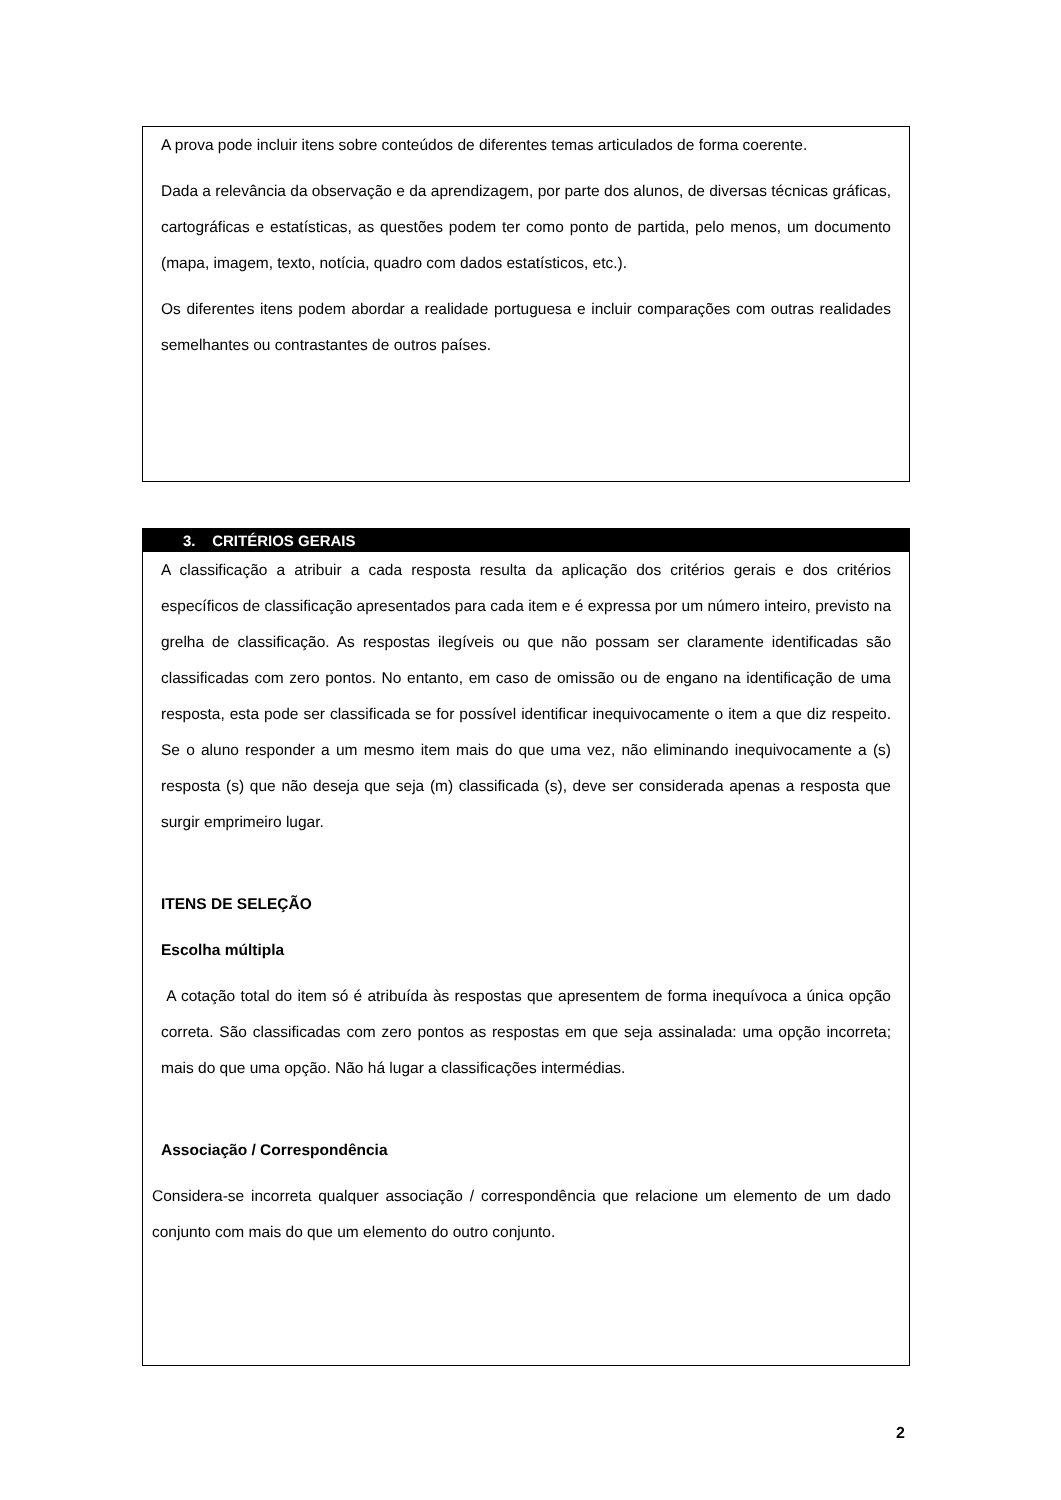A prova pode incluir itens sobre conteúdos de diferentes temas articulados de forma coerente.
Dada a relevância da observação e da aprendizagem, por parte dos alunos, de diversas técnicas gráficas, cartográficas e estatísticas, as questões podem ter como ponto de partida, pelo menos, um documento (mapa, imagem, texto, notícia, quadro com dados estatísticos, etc.).
Os diferentes itens podem abordar a realidade portuguesa e incluir comparações com outras realidades semelhantes ou contrastantes de outros países.
3. CRITÉRIOS GERAIS
A classificação a atribuir a cada resposta resulta da aplicação dos critérios gerais e dos critérios específicos de classificação apresentados para cada item e é expressa por um número inteiro, previsto na grelha de classificação. As respostas ilegíveis ou que não possam ser claramente identificadas são classificadas com zero pontos. No entanto, em caso de omissão ou de engano na identificação de uma resposta, esta pode ser classificada se for possível identificar inequivocamente o item a que diz respeito. Se o aluno responder a um mesmo item mais do que uma vez, não eliminando inequivocamente a (s) resposta (s) que não deseja que seja (m) classificada (s), deve ser considerada apenas a resposta que surgir emprimeiro lugar.
ITENS DE SELEÇÃO
Escolha múltipla
A cotação total do item só é atribuída às respostas que apresentem de forma inequívoca a única opção correta. São classificadas com zero pontos as respostas em que seja assinalada: uma opção incorreta; mais do que uma opção. Não há lugar a classificações intermédias.
Associação / Correspondência
Considera-se incorreta qualquer associação / correspondência que relacione um elemento de um dado conjunto com mais do que um elemento do outro conjunto.
2